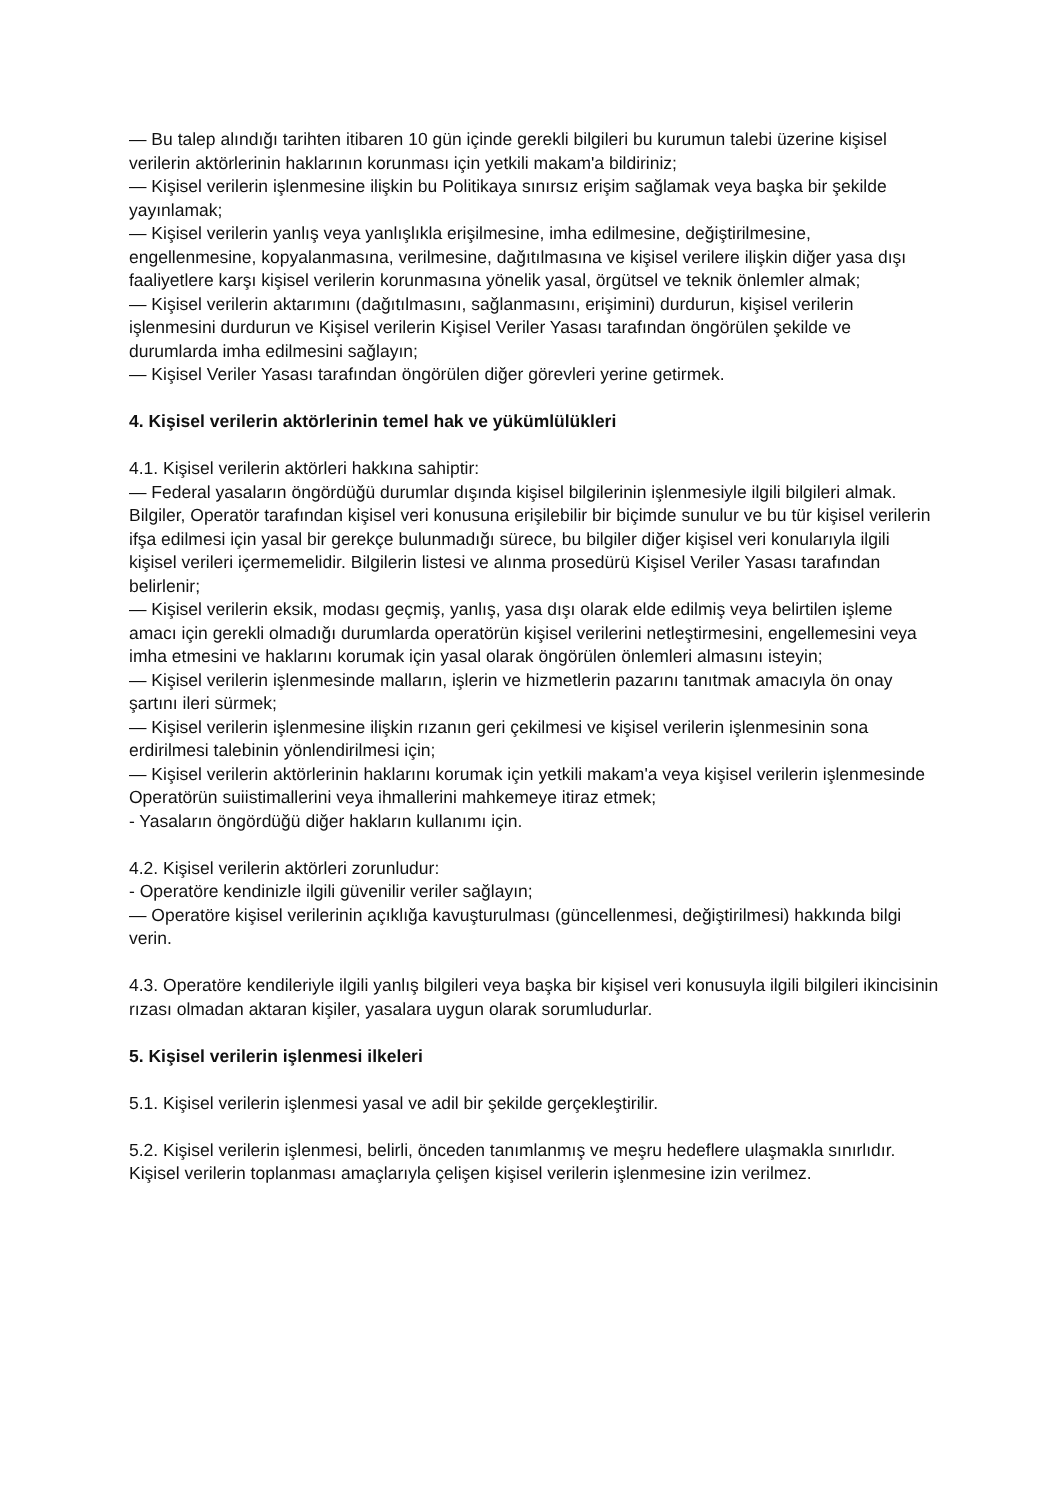— Bu talep alındığı tarihten itibaren 10 gün içinde gerekli bilgileri bu kurumun talebi üzerine kişisel verilerin aktörlerinin haklarının korunması için yetkili makam'a bildiriniz;
— Kişisel verilerin işlenmesine ilişkin bu Politikaya sınırsız erişim sağlamak veya başka bir şekilde yayınlamak;
— Kişisel verilerin yanlış veya yanlışlıkla erişilmesine, imha edilmesine, değiştirilmesine, engellenmesine, kopyalanmasına, verilmesine, dağıtılmasına ve kişisel verilere ilişkin diğer yasa dışı faaliyetlere karşı kişisel verilerin korunmasına yönelik yasal, örgütsel ve teknik önlemler almak;
— Kişisel verilerin aktarımını (dağıtılmasını, sağlanmasını, erişimini) durdurun, kişisel verilerin işlenmesini durdurun ve Kişisel verilerin Kişisel Veriler Yasası tarafından öngörülen şekilde ve durumlarda imha edilmesini sağlayın;
— Kişisel Veriler Yasası tarafından öngörülen diğer görevleri yerine getirmek.
4. Kişisel verilerin aktörlerinin temel hak ve yükümlülükleri
4.1. Kişisel verilerin aktörleri hakkına sahiptir:
— Federal yasaların öngördüğü durumlar dışında kişisel bilgilerinin işlenmesiyle ilgili bilgileri almak. Bilgiler, Operatör tarafından kişisel veri konusuna erişilebilir bir biçimde sunulur ve bu tür kişisel verilerin ifşa edilmesi için yasal bir gerekçe bulunmadığı sürece, bu bilgiler diğer kişisel veri konularıyla ilgili kişisel verileri içermemelidir. Bilgilerin listesi ve alınma prosedürü Kişisel Veriler Yasası tarafından belirlenir;
— Kişisel verilerin eksik, modası geçmiş, yanlış, yasa dışı olarak elde edilmiş veya belirtilen işleme amacı için gerekli olmadığı durumlarda operatörün kişisel verilerini netleştirmesini, engellemesini veya imha etmesini ve haklarını korumak için yasal olarak öngörülen önlemleri almasını isteyin;
— Kişisel verilerin işlenmesinde malların, işlerin ve hizmetlerin pazarını tanıtmak amacıyla ön onay şartını ileri sürmek;
— Kişisel verilerin işlenmesine ilişkin rızanın geri çekilmesi ve kişisel verilerin işlenmesinin sona erdirilmesi talebinin yönlendirilmesi için;
— Kişisel verilerin aktörlerinin haklarını korumak için yetkili makam'a veya kişisel verilerin işlenmesinde Operatörün suiistimallerini veya ihmallerini mahkemeye itiraz etmek;
- Yasaların öngördüğü diğer hakların kullanımı için.
4.2. Kişisel verilerin aktörleri zorunludur:
- Operatöre kendinizle ilgili güvenilir veriler sağlayın;
— Operatöre kişisel verilerinin açıklığa kavuşturulması (güncellenmesi, değiştirilmesi) hakkında bilgi verin.
4.3. Operatöre kendileriyle ilgili yanlış bilgileri veya başka bir kişisel veri konusuyla ilgili bilgileri ikincisinin rızası olmadan aktaran kişiler, yasalara uygun olarak sorumludurlar.
5. Kişisel verilerin işlenmesi ilkeleri
5.1. Kişisel verilerin işlenmesi yasal ve adil bir şekilde gerçekleştirilir.
5.2. Kişisel verilerin işlenmesi, belirli, önceden tanımlanmış ve meşru hedeflere ulaşmakla sınırlıdır. Kişisel verilerin toplanması amaçlarıyla çelişen kişisel verilerin işlenmesine izin verilmez.